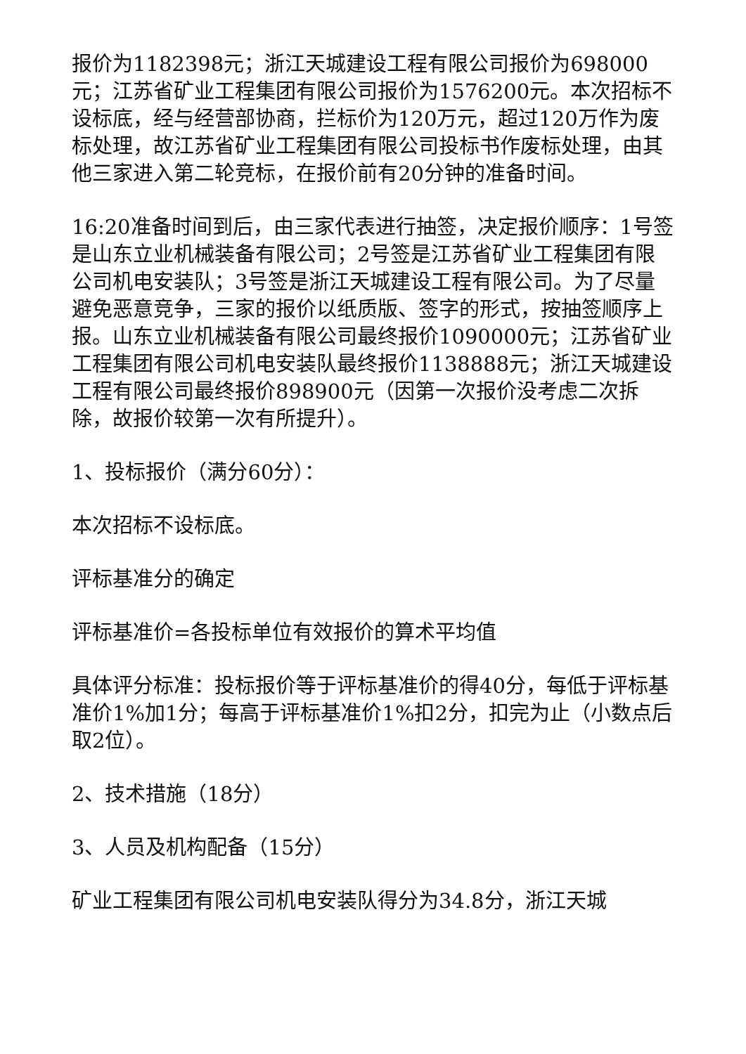报价为1182398元；浙江天城建设工程有限公司报价为698000元；江苏省矿业工程集团有限公司报价为1576200元。本次招标不设标底，经与经营部协商，拦标价为120万元，超过120万作为废标处理，故江苏省矿业工程集团有限公司投标书作废标处理，由其他三家进入第二轮竞标，在报价前有20分钟的准备时间。
16:20准备时间到后，由三家代表进行抽签，决定报价顺序：1号签是山东立业机械装备有限公司；2号签是江苏省矿业工程集团有限公司机电安装队；3号签是浙江天城建设工程有限公司。为了尽量避免恶意竞争，三家的报价以纸质版、签字的形式，按抽签顺序上报。山东立业机械装备有限公司最终报价1090000元；江苏省矿业工程集团有限公司机电安装队最终报价1138888元；浙江天城建设工程有限公司最终报价898900元（因第一次报价没考虑二次拆除，故报价较第一次有所提升）。
1、投标报价（满分60分）：
本次招标不设标底。
评标基准分的确定
评标基准价=各投标单位有效报价的算术平均值
具体评分标准：投标报价等于评标基准价的得40分，每低于评标基准价1%加1分；每高于评标基准价1%扣2分，扣完为止（小数点后取2位）。
2、技术措施（18分）
3、人员及机构配备（15分）
矿业工程集团有限公司机电安装队得分为34.8分，浙江天城